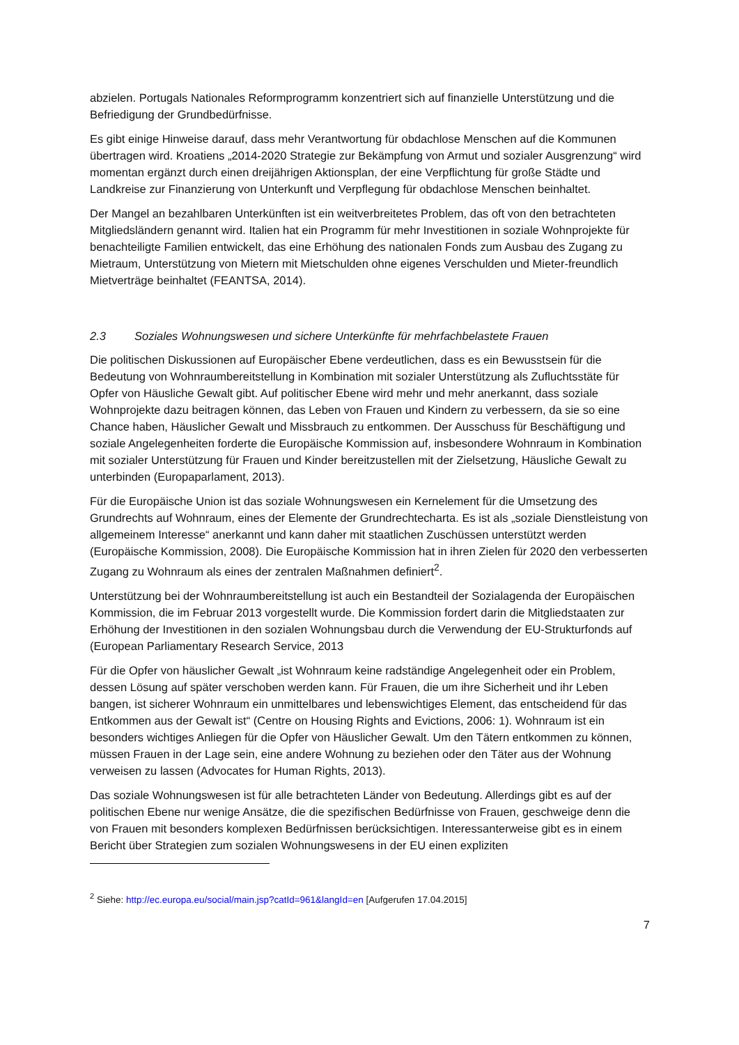abzielen. Portugals Nationales Reformprogramm konzentriert sich auf finanzielle Unterstützung und die Befriedigung der Grundbedürfnisse.
Es gibt einige Hinweise darauf, dass mehr Verantwortung für obdachlose Menschen auf die Kommunen übertragen wird. Kroatiens „2014-2020 Strategie zur Bekämpfung von Armut und sozialer Ausgrenzung“ wird momentan ergänzt durch einen dreijährigen Aktionsplan, der eine Verpflichtung für große Städte und Landkreise zur Finanzierung von Unterkunft und Verpflegung für obdachlose Menschen beinhaltet.
Der Mangel an bezahlbaren Unterkünften ist ein weitverbreitetes Problem, das oft von den betrachteten Mitgliedsländern genannt wird. Italien hat ein Programm für mehr Investitionen in soziale Wohnprojekte für benachteiligte Familien entwickelt, das eine Erhöhung des nationalen Fonds zum Ausbau des Zugang zu Mietraum, Unterstützung von Mietern mit Mietschulden ohne eigenes Verschulden und Mieter-freundlich Mietverträge beinhaltet (FEANTSA, 2014).
2.3 Soziales Wohnungswesen und sichere Unterkünfte für mehrfachbelastete Frauen
Die politischen Diskussionen auf Europäischer Ebene verdeutlichen, dass es ein Bewusstsein für die Bedeutung von Wohnraumbereitstellung in Kombination mit sozialer Unterstützung als Zufluchtsstäte für Opfer von Häusliche Gewalt gibt. Auf politischer Ebene wird mehr und mehr anerkannt, dass soziale Wohnprojekte dazu beitragen können, das Leben von Frauen und Kindern zu verbessern, da sie so eine Chance haben, Häuslicher Gewalt und Missbrauch zu entkommen. Der Ausschuss für Beschäftigung und soziale Angelegenheiten forderte die Europäische Kommission auf, insbesondere Wohnraum in Kombination mit sozialer Unterstützung für Frauen und Kinder bereitzustellen mit der Zielsetzung, Häusliche Gewalt zu unterbinden (Europaparlament, 2013).
Für die Europäische Union ist das soziale Wohnungswesen ein Kernelement für die Umsetzung des Grundrechts auf Wohnraum, eines der Elemente der Grundrechtecharta. Es ist als „soziale Dienstleistung von allgemeinem Interesse“ anerkannt und kann daher mit staatlichen Zuschüssen unterstützt werden (Europäische Kommission, 2008). Die Europäische Kommission hat in ihren Zielen für 2020 den verbesserten Zugang zu Wohnraum als eines der zentralen Maßnahmen definiert<sup>2</sup>.
Unterstützung bei der Wohnraumbereitstellung ist auch ein Bestandteil der Sozialagenda der Europäischen Kommission, die im Februar 2013 vorgestellt wurde. Die Kommission fordert darin die Mitgliedstaaten zur Erhöhung der Investitionen in den sozialen Wohnungsbau durch die Verwendung der EU-Strukturfonds auf (European Parliamentary Research Service, 2013
Für die Opfer von häuslicher Gewalt „ist Wohnraum keine radständige Angelegenheit oder ein Problem, dessen Lösung auf später verschoben werden kann. Für Frauen, die um ihre Sicherheit und ihr Leben bangen, ist sicherer Wohnraum ein unmittelbares und lebenswichtiges Element, das entscheidend für das Entkommen aus der Gewalt ist“ (Centre on Housing Rights and Evictions, 2006: 1). Wohnraum ist ein besonders wichtiges Anliegen für die Opfer von Häuslicher Gewalt. Um den Tätern entkommen zu können, müssen Frauen in der Lage sein, eine andere Wohnung zu beziehen oder den Täter aus der Wohnung verweisen zu lassen (Advocates for Human Rights, 2013).
Das soziale Wohnungswesen ist für alle betrachteten Länder von Bedeutung. Allerdings gibt es auf der politischen Ebene nur wenige Ansätze, die die spezifischen Bedürfnisse von Frauen, geschweige denn die von Frauen mit besonders komplexen Bedürfnissen berücksichtigen. Interessanterweise gibt es in einem Bericht über Strategien zum sozialen Wohnungswesens in der EU einen expliziten
<sup>2</sup> Siehe: http://ec.europa.eu/social/main.jsp?catId=961&langId=en [Aufgerufen 17.04.2015]
7